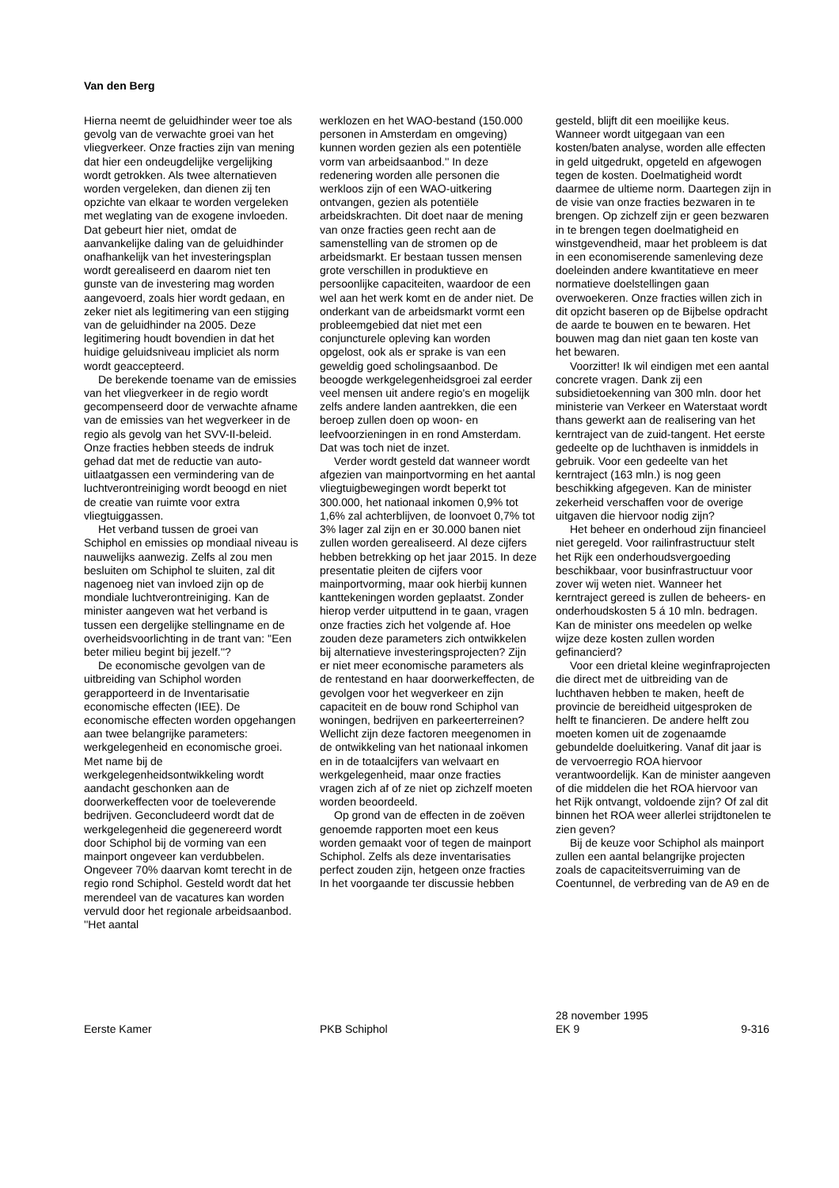Van den Berg
Hierna neemt de geluidhinder weer toe als gevolg van de verwachte groei van het vliegverkeer. Onze fracties zijn van mening dat hier een ondeugdelijke vergelijking wordt getrokken. Als twee alternatieven worden vergeleken, dan dienen zij ten opzichte van elkaar te worden vergeleken met weglating van de exogene invloeden. Dat gebeurt hier niet, omdat de aanvankelijke daling van de geluidhinder onafhankelijk van het investeringsplan wordt gerealiseerd en daarom niet ten gunste van de investering mag worden aangevoerd, zoals hier wordt gedaan, en zeker niet als legitimering van een stijging van de geluidhinder na 2005. Deze legitimering houdt bovendien in dat het huidige geluidsniveau impliciet als norm wordt geaccepteerd.
De berekende toename van de emissies van het vliegverkeer in de regio wordt gecompenseerd door de verwachte afname van de emissies van het wegverkeer in de regio als gevolg van het SVV-II-beleid. Onze fracties hebben steeds de indruk gehad dat met de reductie van auto-uitlaatgassen een vermindering van de luchtverontreiniging wordt beoogd en niet de creatie van ruimte voor extra vliegtuiggassen.
Het verband tussen de groei van Schiphol en emissies op mondiaal niveau is nauwelijks aanwezig. Zelfs al zou men besluiten om Schiphol te sluiten, zal dit nagenoeg niet van invloed zijn op de mondiale luchtverontreiniging. Kan de minister aangeven wat het verband is tussen een dergelijke stellingname en de overheidsvoorlichting in de trant van: ''Een beter milieu begint bij jezelf.''?
De economische gevolgen van de uitbreiding van Schiphol worden gerapporteerd in de Inventarisatie economische effecten (IEE). De economische effecten worden opgehangen aan twee belangrijke parameters: werkgelegenheid en economische groei. Met name bij de werkgelegenheidsontwikkeling wordt aandacht geschonken aan de doorwerkeffecten voor de toeleverende bedrijven. Geconcludeerd wordt dat de werkgelegenheid die gegenereerd wordt door Schiphol bij de vorming van een mainport ongeveer kan verdubbelen. Ongeveer 70% daarvan komt terecht in de regio rond Schiphol. Gesteld wordt dat het merendeel van de vacatures kan worden vervuld door het regionale arbeidsaanbod. ''Het aantal
werklozen en het WAO-bestand (150.000 personen in Amsterdam en omgeving) kunnen worden gezien als een potentiële vorm van arbeidsaanbod.'' In deze redenering worden alle personen die werkloos zijn of een WAO-uitkering ontvangen, gezien als potentiële arbeidskrachten. Dit doet naar de mening van onze fracties geen recht aan de samenstelling van de stromen op de arbeidsmarkt. Er bestaan tussen mensen grote verschillen in produktieve en persoonlijke capaciteiten, waardoor de een wel aan het werk komt en de ander niet. De onderkant van de arbeidsmarkt vormt een probleemgebied dat niet met een conjuncturele opleving kan worden opgelost, ook als er sprake is van een geweldig goed scholingsaanbod. De beoogde werkgelegenheidsgroei zal eerder veel mensen uit andere regio's en mogelijk zelfs andere landen aantrekken, die een beroep zullen doen op woon- en leefvoorzieningen in en rond Amsterdam. Dat was toch niet de inzet.
Verder wordt gesteld dat wanneer wordt afgezien van mainportvorming en het aantal vliegtuigbewegingen wordt beperkt tot 300.000, het nationaal inkomen 0,9% tot 1,6% zal achterblijven, de loonvoet 0,7% tot 3% lager zal zijn en er 30.000 banen niet zullen worden gerealiseerd. Al deze cijfers hebben betrekking op het jaar 2015. In deze presentatie pleiten de cijfers voor mainportvorming, maar ook hierbij kunnen kanttekeningen worden geplaatst. Zonder hierop verder uitputtend in te gaan, vragen onze fracties zich het volgende af. Hoe zouden deze parameters zich ontwikkelen bij alternatieve investeringsprojecten? Zijn er niet meer economische parameters als de rentestand en haar doorwerkeffecten, de gevolgen voor het wegverkeer en zijn capaciteit en de bouw rond Schiphol van woningen, bedrijven en parkeerterreinen? Wellicht zijn deze factoren meegenomen in de ontwikkeling van het nationaal inkomen en in de totaalcijfers van welvaart en werkgelegenheid, maar onze fracties vragen zich af of ze niet op zichzelf moeten worden beoordeeld.
Op grond van de effecten in de zoëven genoemde rapporten moet een keus worden gemaakt voor of tegen de mainport Schiphol. Zelfs als deze inventarisaties perfect zouden zijn, hetgeen onze fracties In het voorgaande ter discussie hebben
gesteld, blijft dit een moeilijke keus. Wanneer wordt uitgegaan van een kosten/baten analyse, worden alle effecten in geld uitgedrukt, opgeteld en afgewogen tegen de kosten. Doelmatigheid wordt daarmee de ultieme norm. Daartegen zijn in de visie van onze fracties bezwaren in te brengen. Op zichzelf zijn er geen bezwaren in te brengen tegen doelmatigheid en winstgevendheid, maar het probleem is dat in een economiserende samenleving deze doeleinden andere kwantitatieve en meer normatieve doelstellingen gaan overwoekeren. Onze fracties willen zich in dit opzicht baseren op de Bijbelse opdracht de aarde te bouwen en te bewaren. Het bouwen mag dan niet gaan ten koste van het bewaren.
Voorzitter! Ik wil eindigen met een aantal concrete vragen. Dank zij een subsidietoekenning van 300 mln. door het ministerie van Verkeer en Waterstaat wordt thans gewerkt aan de realisering van het kerntraject van de zuid-tangent. Het eerste gedeelte op de luchthaven is inmiddels in gebruik. Voor een gedeelte van het kerntraject (163 mln.) is nog geen beschikking afgegeven. Kan de minister zekerheid verschaffen voor de overige uitgaven die hiervoor nodig zijn?
Het beheer en onderhoud zijn financieel niet geregeld. Voor railinfrastructuur stelt het Rijk een onderhoudsvergoeding beschikbaar, voor businfrastructuur voor zover wij weten niet. Wanneer het kerntraject gereed is zullen de beheers- en onderhoudskosten 5 á 10 mln. bedragen. Kan de minister ons meedelen op welke wijze deze kosten zullen worden gefinancierd?
Voor een drietal kleine weginfraprojecten die direct met de uitbreiding van de luchthaven hebben te maken, heeft de provincie de bereidheid uitgesproken de helft te financieren. De andere helft zou moeten komen uit de zogenaamde gebundelde doeluitkering. Vanaf dit jaar is de vervoerregio ROA hiervoor verantwoordelijk. Kan de minister aangeven of die middelen die het ROA hiervoor van het Rijk ontvangt, voldoende zijn? Of zal dit binnen het ROA weer allerlei strijdtonelen te zien geven?
Bij de keuze voor Schiphol als mainport zullen een aantal belangrijke projecten zoals de capaciteitsverruiming van de Coentunnel, de verbreding van de A9 en de
Eerste Kamer PKB Schiphol 28 november 1995
EK 9 9-316